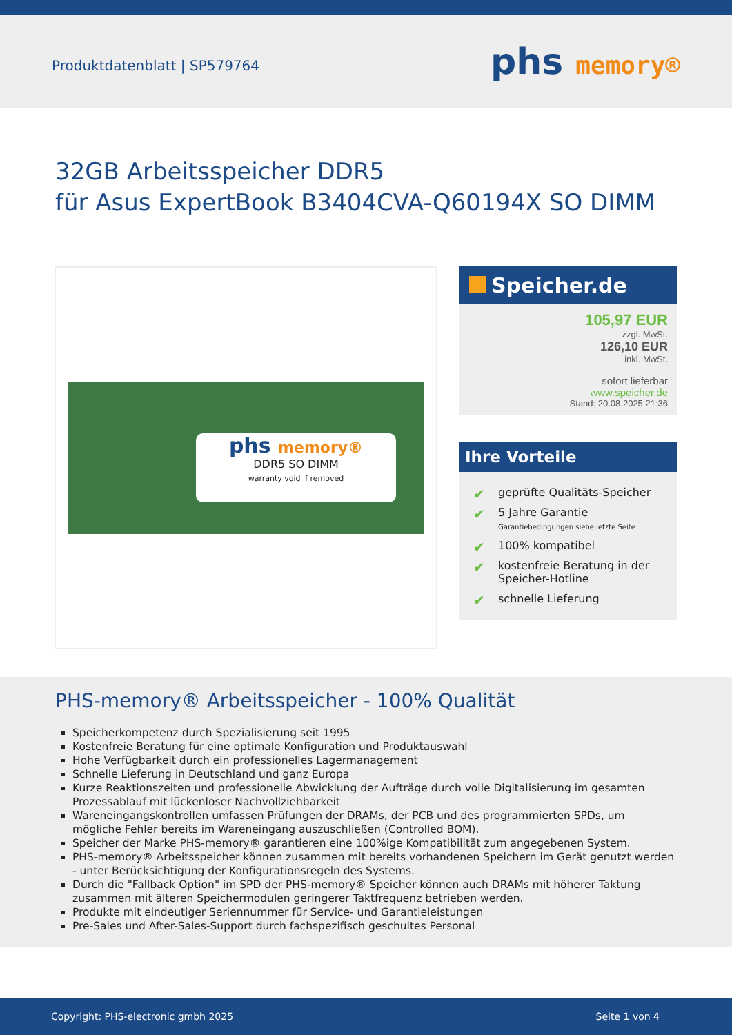Produktdatenblatt | SP579764
phs memory®
32GB Arbeitsspeicher DDR5
für Asus ExpertBook B3404CVA-Q60194X SO DIMM
phs memory®
DDR5 SO DIMM
warranty void if removed
Speicher.de
105,97 EUR
zzgl. MwSt.
126,10 EUR
inkl. MwSt.
sofort lieferbar
www.speicher.de
Stand: 20.08.2025 21:36
Ihre Vorteile
geprüfte Qualitäts-Speicher
5 Jahre Garantie
Garantiebedingungen siehe letzte Seite
100% kompatibel
kostenfreie Beratung in der Speicher-Hotline
schnelle Lieferung
PHS-memory® Arbeitsspeicher - 100% Qualität
Speicherkompetenz durch Spezialisierung seit 1995
Kostenfreie Beratung für eine optimale Konfiguration und Produktauswahl
Hohe Verfügbarkeit durch ein professionelles Lagermanagement
Schnelle Lieferung in Deutschland und ganz Europa
Kurze Reaktionszeiten und professionelle Abwicklung der Aufträge durch volle Digitalisierung im gesamten Prozessablauf mit lückenloser Nachvollziehbarkeit
Wareneingangskontrollen umfassen Prüfungen der DRAMs, der PCB und des programmierten SPDs, um mögliche Fehler bereits im Wareneingang auszuschließen (Controlled BOM).
Speicher der Marke PHS-memory® garantieren eine 100%ige Kompatibilität zum angegebenen System.
PHS-memory® Arbeitsspeicher können zusammen mit bereits vorhandenen Speichern im Gerät genutzt werden - unter Berücksichtigung der Konfigurationsregeln des Systems.
Durch die "Fallback Option" im SPD der PHS-memory® Speicher können auch DRAMs mit höherer Taktung zusammen mit älteren Speichermodulen geringerer Taktfrequenz betrieben werden.
Produkte mit eindeutiger Seriennummer für Service- und Garantieleistungen
Pre-Sales und After-Sales-Support durch fachspezifisch geschultes Personal
Copyright: PHS-electronic gmbh 2025 Seite 1 von 4